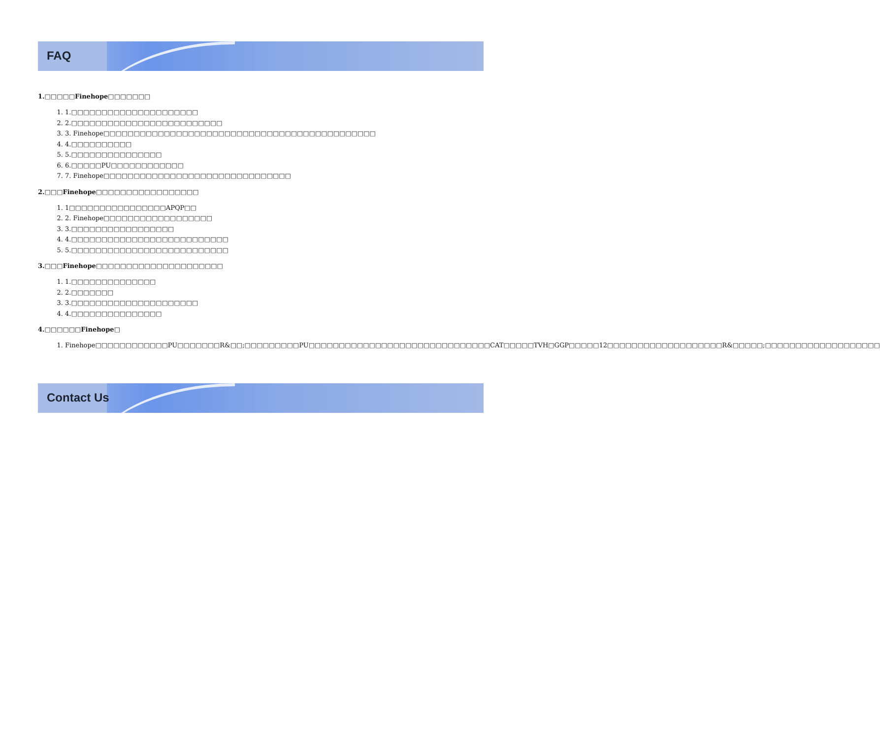FAQ
1.□□□□□Finehope□□□□□□□
1. 1.□□□□□□□□□□□□□□□□□□□□□
2. 2.□□□□□□□□□□□□□□□□□□□□□□□□□
3. 3. Finehope□□□□□□□□□□□□□□□□□□□□□□□□□□□□□□□□□□□□□□□□□□□□□
4. 4.□□□□□□□□□□
5. 5.□□□□□□□□□□□□□□□
6. 6.□□□□□PU□□□□□□□□□□□□
7. 7. Finehope□□□□□□□□□□□□□□□□□□□□□□□□□□□□□□□
2.□□□Finehope□□□□□□□□□□□□□□□□□
1. 1□□□□□□□□□□□□□□□□APQP□□
2. 2. Finehope□□□□□□□□□□□□□□□□□□
3. 3.□□□□□□□□□□□□□□□□□
4. 4.□□□□□□□□□□□□□□□□□□□□□□□□□□
5. 5.□□□□□□□□□□□□□□□□□□□□□□□□□□
3.□□□Finehope□□□□□□□□□□□□□□□□□□□□□
1. 1.□□□□□□□□□□□□□□
2. 2.□□□□□□□
3. 3.□□□□□□□□□□□□□□□□□□□□□
4. 4.□□□□□□□□□□□□□□□
4.□□□□□□Finehope□
1. Finehope□□□□□□□□□□□□PU□□□□□□□R&□□;□□□□□□□□□PU□□□□□□□□□□□□□□□□□□□□□□□□□□□□□□CAT□□□□□TVH□GGP□□□□□12□□□□□□□□□□□□□□□□□□□R&□□□□□;□□□□□□□□□□□□□□□□□□□
Contact Us